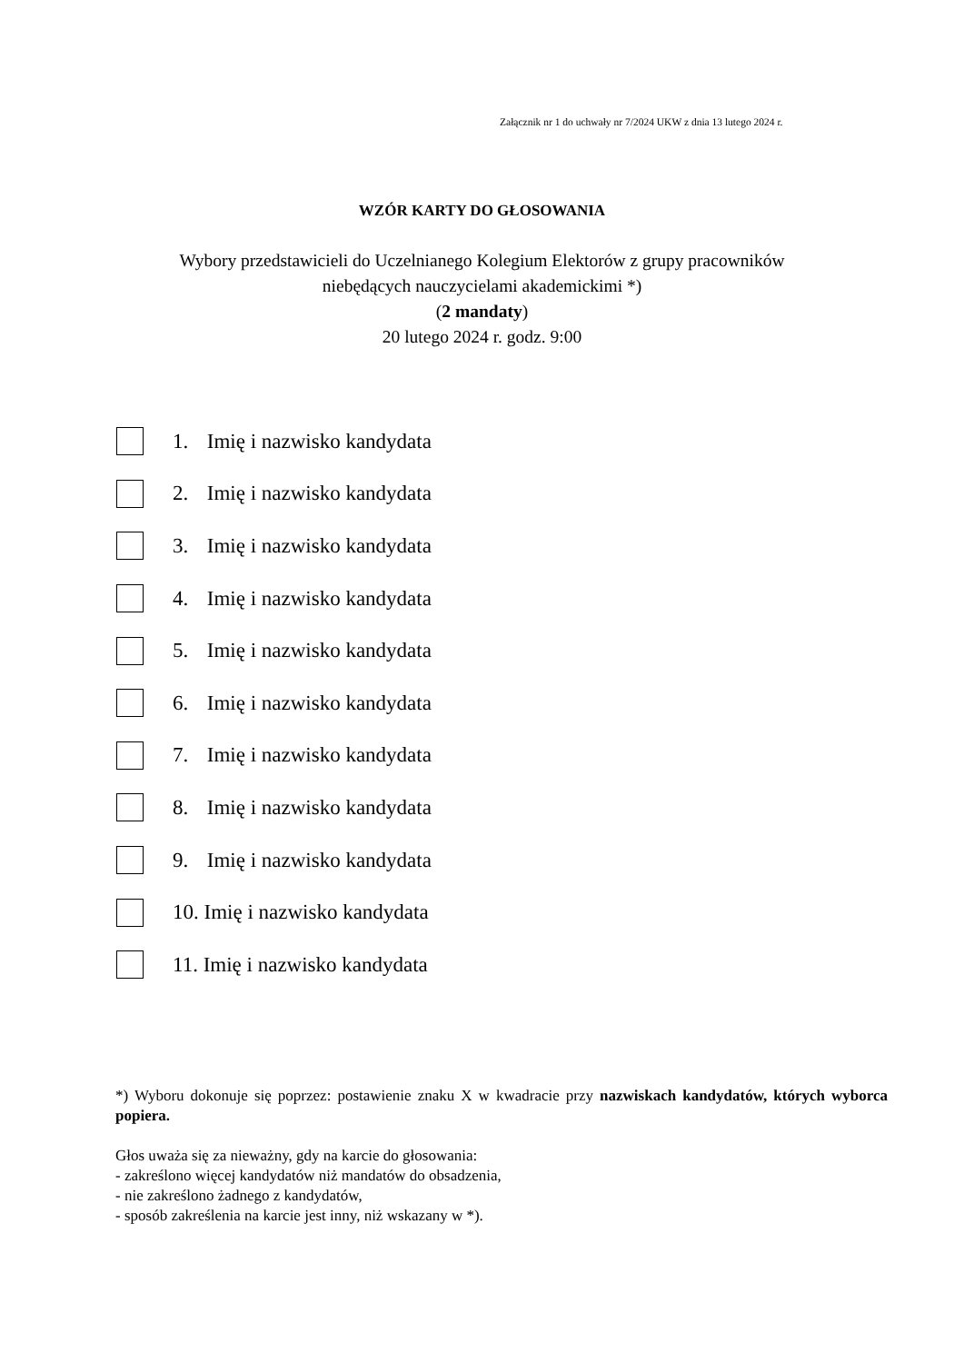Załącznik nr 1 do uchwały nr 7/2024 UKW z dnia 13 lutego 2024 r.
WZÓR KARTY DO GŁOSOWANIA
Wybory przedstawicieli do Uczelnianego Kolegium Elektorów z grupy pracowników
niebędących nauczycielami akademickimi *)
(2 mandaty)
20 lutego 2024 r. godz. 9:00
1. Imię i nazwisko kandydata
2. Imię i nazwisko kandydata
3. Imię i nazwisko kandydata
4. Imię i nazwisko kandydata
5. Imię i nazwisko kandydata
6. Imię i nazwisko kandydata
7. Imię i nazwisko kandydata
8. Imię i nazwisko kandydata
9. Imię i nazwisko kandydata
10. Imię i nazwisko kandydata
11. Imię i nazwisko kandydata
*) Wyboru dokonuje się poprzez: postawienie znaku X w kwadracie przy nazwiskach kandydatów, których wyborca popiera.
Głos uważa się za nieważny, gdy na karcie do głosowania:
- zakreślono więcej kandydatów niż mandatów do obsadzenia,
- nie zakreślono żadnego z kandydatów,
- sposób zakreślenia na karcie jest inny, niż wskazany w *).